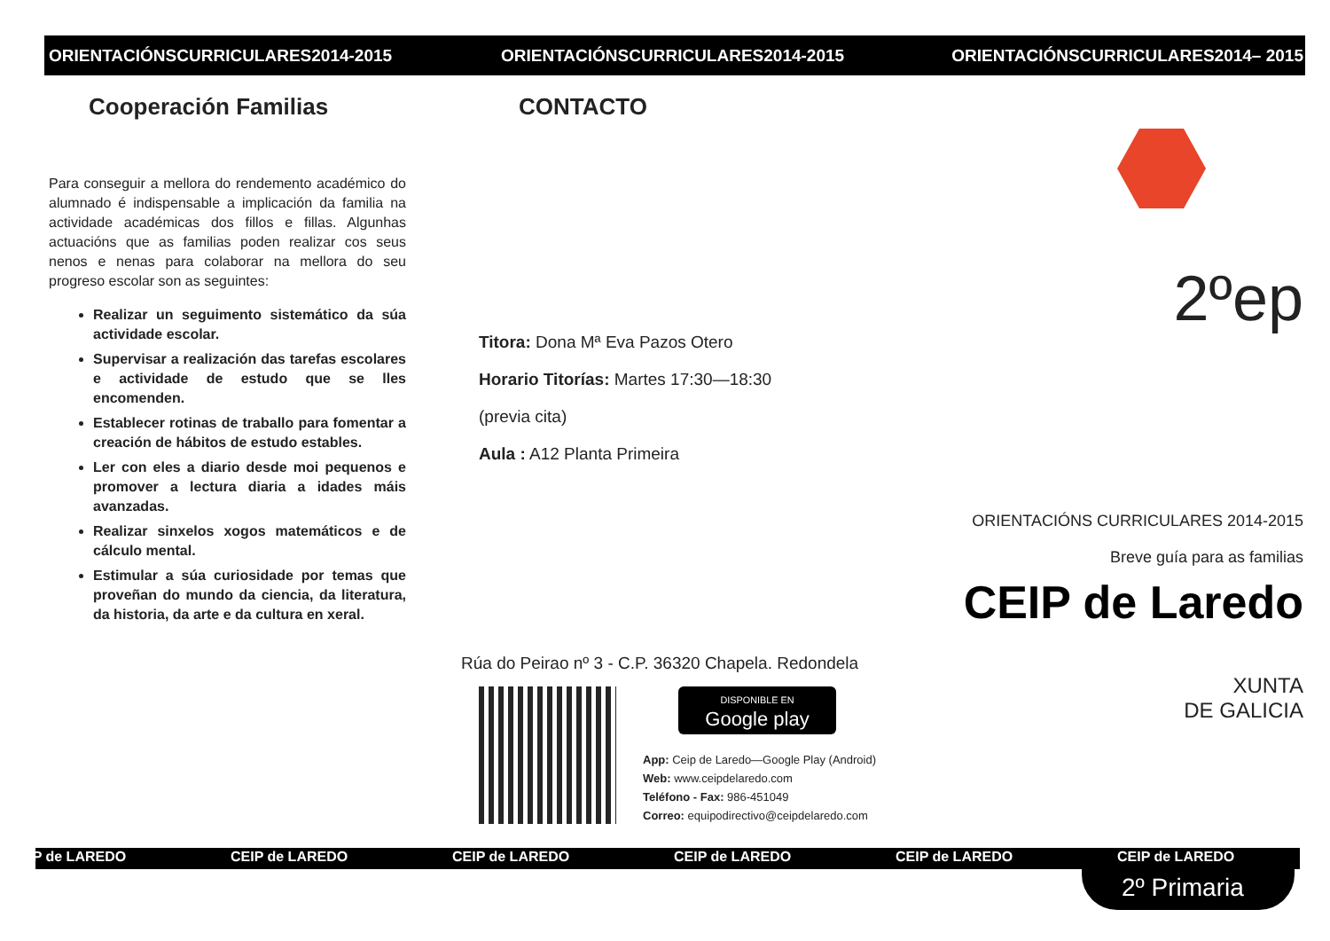ORIENTACIÓNSCURRICULARES2014-2015
Cooperación Familias
Para conseguir a mellora do rendemento académico do alumnado é indispensable a implicación da familia na actividade académicas dos fillos e fillas. Algunhas actuacións que as familias poden realizar cos seus nenos e nenas para colaborar na mellora do seu progreso escolar son as seguintes:
Realizar un seguimento sistemático da súa actividade escolar.
Supervisar a realización das tarefas escolares e actividade de estudo que se lles encomenden.
Establecer rotinas de traballo para fomentar a creación de hábitos de estudo estables.
Ler con eles a diario desde moi pequenos e promover a lectura diaria a idades máis avanzadas.
Realizar sinxelos xogos matemáticos e de cálculo mental.
Estimular a súa curiosidade por temas que proveñan do mundo da ciencia, da literatura, da historia, da arte e da cultura en xeral.
ORIENTACIÓNSCURRICULARES2014-2015
CONTACTO
Titora: Dona Mª Eva Pazos Otero
Horario Titorías: Martes 17:30—18:30
(previa cita)
Aula : A12 Planta Primeira
Rúa do Peirao nº 3 - C.P. 36320 Chapela. Redondela
DISPONIBLE EN
Google play
App: Ceip de Laredo—Google Play (Android)
Web: www.ceipdelaredo.com
Teléfono - Fax: 986-451049
Correo: equipodirectivo@ceipdelaredo.com
ORIENTACIÓNSCURRICULARES2014– 2015
2ºep
ORIENTACIÓNS CURRICULARES 2014-2015
Breve guía para as familias
CEIP de Laredo
XUNTA
DE GALICIA
CEIP de LAREDO CEIP de LAREDO CEIP de LAREDO CEIP de LAREDO CEIP de LAREDO CEIP de LAREDO
2º Primaria